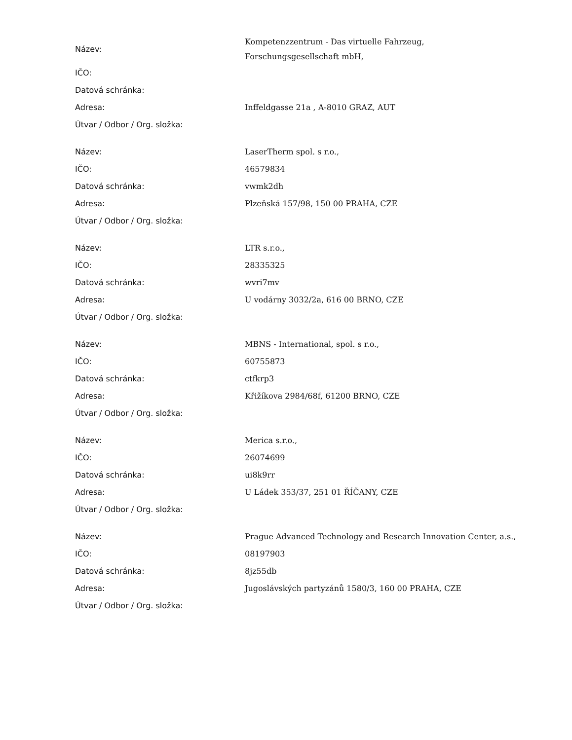| Název: | Kompetenzzentrum - Das virtuelle Fahrzeug, Forschungsgesellschaft mbH, |
| IČO: | |
| Datová schránka: | |
| Adresa: | Inffeldgasse 21a , A-8010 GRAZ, AUT |
| Útvar / Odbor / Org. složka: | |
| Název: | LaserTherm spol. s r.o., |
| IČO: | 46579834 |
| Datová schránka: | vwmk2dh |
| Adresa: | Plzeňská 157/98, 150 00 PRAHA, CZE |
| Útvar / Odbor / Org. složka: | |
| Název: | LTR s.r.o., |
| IČO: | 28335325 |
| Datová schránka: | wvri7mv |
| Adresa: | U vodárny 3032/2a, 616 00 BRNO, CZE |
| Útvar / Odbor / Org. složka: | |
| Název: | MBNS - International, spol. s r.o., |
| IČO: | 60755873 |
| Datová schránka: | ctfkrp3 |
| Adresa: | Křižíkova 2984/68f, 61200 BRNO, CZE |
| Útvar / Odbor / Org. složka: | |
| Název: | Merica s.r.o., |
| IČO: | 26074699 |
| Datová schránka: | ui8k9rr |
| Adresa: | U Ládek 353/37, 251 01 ŘÍČANY, CZE |
| Útvar / Odbor / Org. složka: | |
| Název: | Prague Advanced Technology and Research Innovation Center, a.s., |
| IČO: | 08197903 |
| Datová schránka: | 8jz55db |
| Adresa: | Jugoslávských partyzánů 1580/3, 160 00 PRAHA, CZE |
| Útvar / Odbor / Org. složka: | |